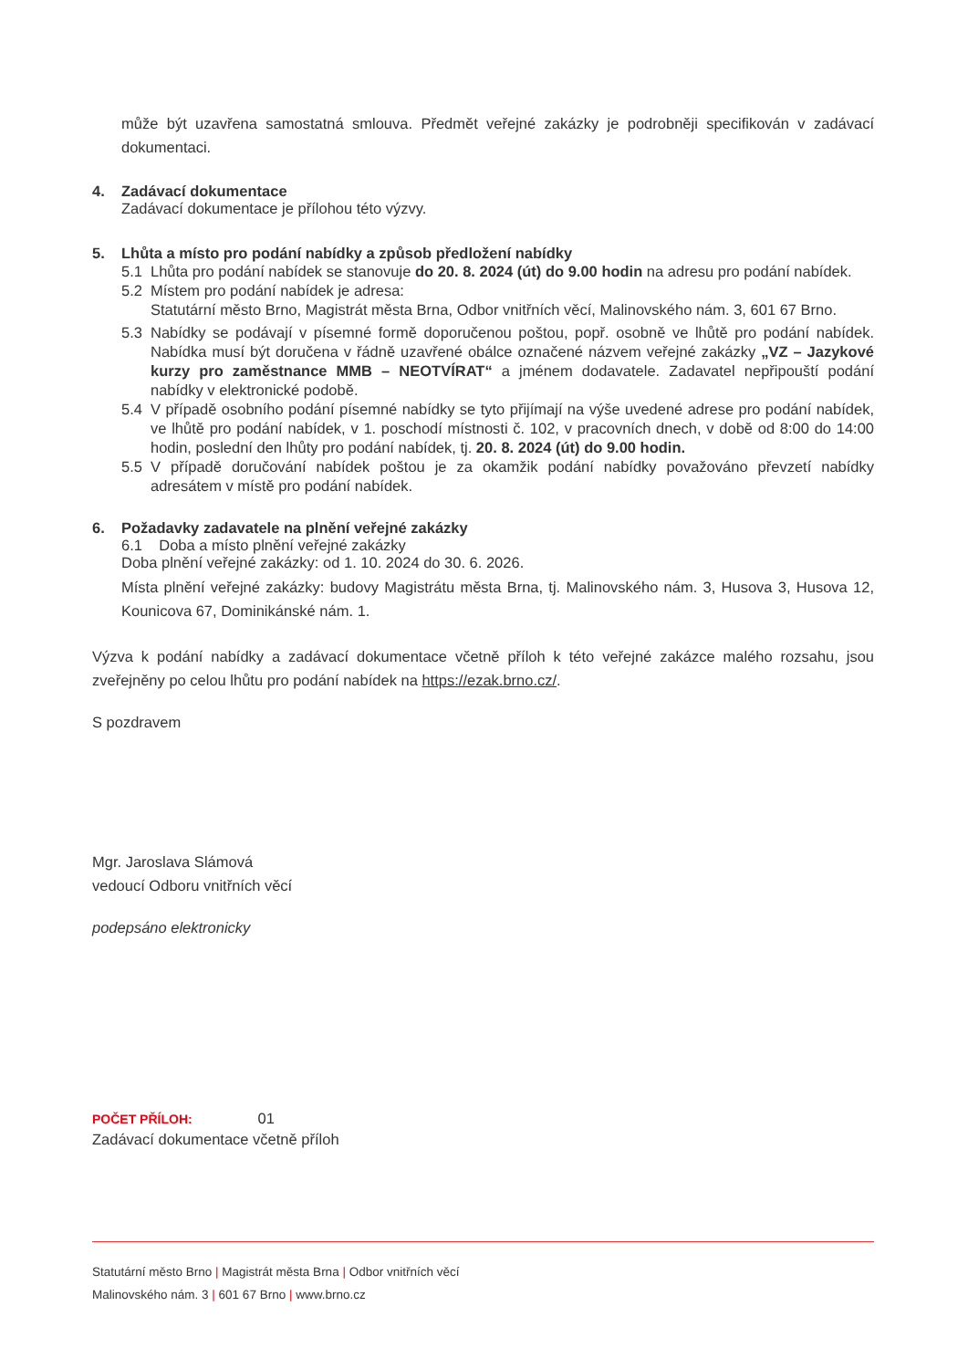může být uzavřena samostatná smlouva. Předmět veřejné zakázky je podrobněji specifikován v zadávací dokumentaci.
4. Zadávací dokumentace
Zadávací dokumentace je přílohou této výzvy.
5. Lhůta a místo pro podání nabídky a způsob předložení nabídky
5.1 Lhůta pro podání nabídek se stanovuje do 20. 8. 2024 (út) do 9.00 hodin na adresu pro podání nabídek.
5.2 Místem pro podání nabídek je adresa:
Statutární město Brno, Magistrát města Brna, Odbor vnitřních věcí, Malinovského nám. 3, 601 67 Brno.
5.3 Nabídky se podávají v písemné formě doporučenou poštou, popř. osobně ve lhůtě pro podání nabídek. Nabídka musí být doručena v řádně uzavřené obálce označené názvem veřejné zakázky „VZ – Jazykové kurzy pro zaměstnance MMB – NEOTVÍRAT“ a jménem dodavatele. Zadavatel nepřipouští podání nabídky v elektronické podobě.
5.4 V případě osobního podání písemné nabídky se tyto přijímají na výše uvedené adrese pro podání nabídek, ve lhůtě pro podání nabídek, v 1. poschodí místnosti č. 102, v pracovních dnech, v době od 8:00 do 14:00 hodin, poslední den lhůty pro podání nabídek, tj. 20. 8. 2024 (út) do 9.00 hodin.
5.5 V případě doručování nabídek poštou je za okamžik podání nabídky považováno převzetí nabídky adresátem v místě pro podání nabídek.
6. Požadavky zadavatele na plnění veřejné zakázky
6.1 Doba a místo plnění veřejné zakázky
Doba plnění veřejné zakázky: od 1. 10. 2024 do 30. 6. 2026.
Místa plnění veřejné zakázky: budovy Magistrátu města Brna, tj. Malinovského nám. 3, Husova 3, Husova 12, Kounicova 67, Dominikánské nám. 1.
Výzva k podání nabídky a zadávací dokumentace včetně příloh k této veřejné zakázce malého rozsahu, jsou zveřejněny po celou lhůtu pro podání nabídek na https://ezak.brno.cz/.
S pozdravem
Mgr. Jaroslava Slámová
vedoucí Odboru vnitřních věcí
podepsáno elektronicky
POČET PŘÍLOH: 01
Zadávací dokumentace včetně příloh
Statutární město Brno | Magistrát města Brna | Odbor vnitřních věcí
Malinovského nám. 3 | 601 67 Brno | www.brno.cz